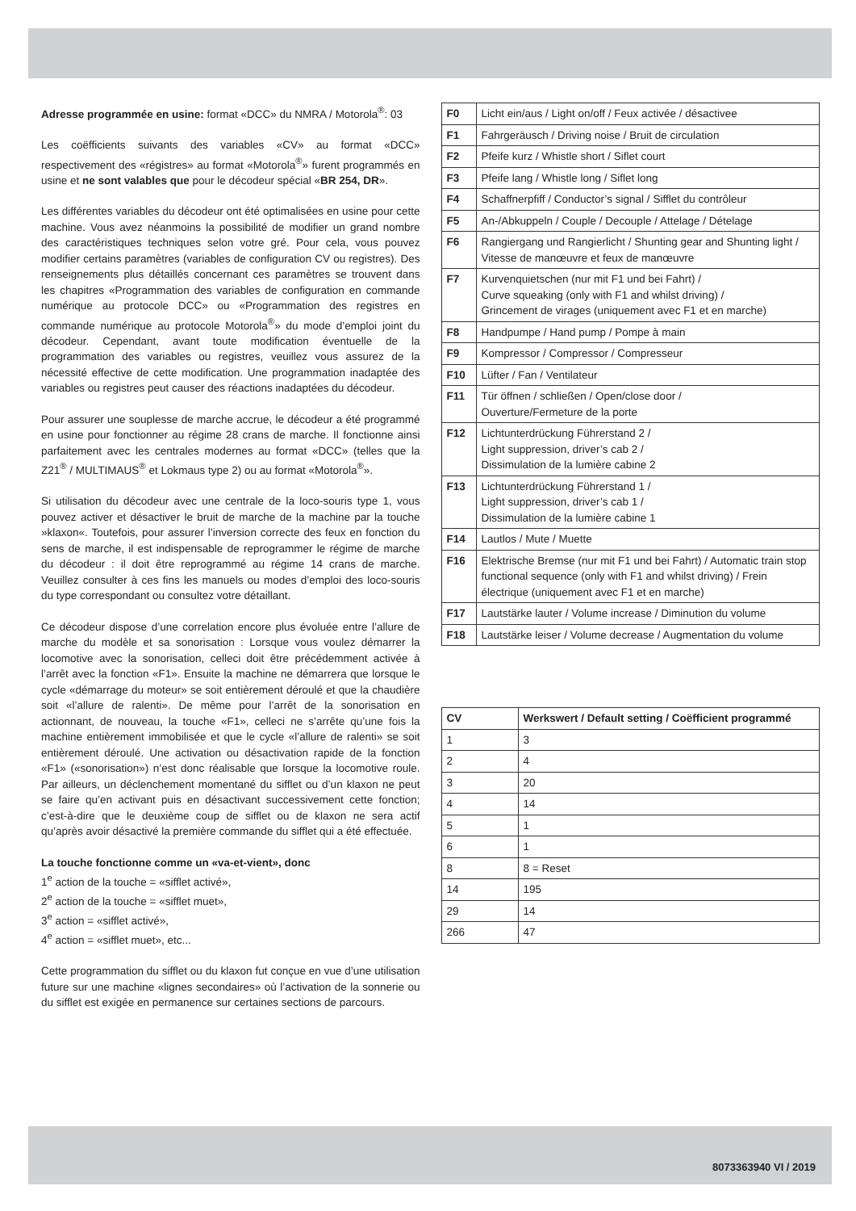Adresse programmée en usine: format «DCC» du NMRA / Motorola<sup>®</sup>: 03
Les coëfficients suivants des variables «CV» au format «DCC» respectivement des «régistres» au format «Motorola<sup>®</sup>» furent programmés en usine et ne sont valables que pour le décodeur spécial «BR 254, DR».
Les différentes variables du décodeur ont été optimalisées en usine pour cette machine. Vous avez néanmoins la possibilité de modifier un grand nombre des caractéristiques techniques selon votre gré. Pour cela, vous pouvez modifier certains paramètres (variables de configuration CV ou registres). Des renseignements plus détaillés concernant ces paramètres se trouvent dans les chapitres «Programmation des variables de configuration en commande numérique au protocole DCC» ou «Programmation des registres en commande numérique au protocole Motorola<sup>®</sup>» du mode d’emploi joint du décodeur. Cependant, avant toute modification éventuelle de la programmation des variables ou registres, veuillez vous assurez de la nécessité effective de cette modification. Une programmation inadaptée des variables ou registres peut causer des réactions inadaptées du décodeur.
Pour assurer une souplesse de marche accrue, le décodeur a été programmé en usine pour fonctionner au régime 28 crans de marche. Il fonctionne ainsi parfaitement avec les centrales modernes au format «DCC» (telles que la Z21<sup>®</sup> / MULTIMAUS<sup>®</sup> et Lokmaus type 2) ou au format «Motorola<sup>®</sup>».
Si utilisation du décodeur avec une centrale de la loco-souris type 1, vous pouvez activer et désactiver le bruit de marche de la machine par la touche »klaxon«. Toutefois, pour assurer l’inversion correcte des feux en fonction du sens de marche, il est indispensable de reprogrammer le régime de marche du décodeur : il doit être reprogrammé au régime 14 crans de marche. Veuillez consulter à ces fins les manuels ou modes d’emploi des loco-souris du type correspondant ou consultez votre détaillant.
Ce décodeur dispose d’une correlation encore plus évoluée entre l’allure de marche du modèle et sa sonorisation : Lorsque vous voulez démarrer la locomotive avec la sonorisation, celleci doit être précédemment activée à l’arrêt avec la fonction «F1». Ensuite la machine ne démarrera que lorsque le cycle «démarrage du moteur» se soit entièrement déroulé et que la chaudière soit «l’allure de ralenti». De même pour l’arrêt de la sonorisation en actionnant, de nouveau, la touche «F1», celleci ne s’arrête qu’une fois la machine entièrement immobilisée et que le cycle «l’allure de ralenti» se soit entièrement déroulé. Une activation ou désactivation rapide de la fonction «F1» («sonorisation») n’est donc réalisable que lorsque la locomotive roule. Par ailleurs, un déclenchement momentané du sifflet ou d’un klaxon ne peut se faire qu’en activant puis en désactivant successivement cette fonction; c’est-à-dire que le deuxième coup de sifflet ou de klaxon ne sera actif qu’après avoir désactivé la première commande du sifflet qui a été effectuée.
La touche fonctionne comme un «va-et-vient», donc
1<sup>e</sup> action de la touche = «sifflet activé»,
2<sup>e</sup> action de la touche = «sifflet muet»,
3<sup>e</sup> action = «sifflet activé»,
4<sup>e</sup> action = «sifflet muet», etc...
Cette programmation du sifflet ou du klaxon fut conçue en vue d’une utilisation future sur une machine «lignes secondaires» où l’activation de la sonnerie ou du sifflet est exigée en permanence sur certaines sections de parcours.
| F0 | Licht ein/aus / Light on/off / Feux activée / désactivee |
| F1 | Fahrgeräusch / Driving noise / Bruit de circulation |
| F2 | Pfeife kurz / Whistle short / Siflet court |
| F3 | Pfeife lang / Whistle long / Siflet long |
| F4 | Schaffnerpfiff / Conductor’s signal / Sifflet du contrôleur |
| F5 | An-/Abkuppeln / Couple / Decouple / Attelage / Dételage |
| F6 | Rangiergang und Rangierlicht / Shunting gear and Shunting light / Vitesse de manœuvre et feux de manœuvre |
| F7 | Kurvenquietschen (nur mit F1 und bei Fahrt) / Curve squeaking (only with F1 and whilst driving) / Grincement de virages (uniquement avec F1 et en marche) |
| F8 | Handpumpe / Hand pump / Pompe à main |
| F9 | Kompressor / Compressor / Compresseur |
| F10 | Lüfter / Fan / Ventilateur |
| F11 | Tür öffnen / schließen / Open/close door / Ouverture/Fermeture de la porte |
| F12 | Lichtunterdrückung Führerstand 2 / Light suppression, driver’s cab 2 / Dissimulation de la lumière cabine 2 |
| F13 | Lichtunterdrückung Führerstand 1 / Light suppression, driver’s cab 1 / Dissimulation de la lumière cabine 1 |
| F14 | Lautlos / Mute / Muette |
| F16 | Elektrische Bremse (nur mit F1 und bei Fahrt) / Automatic train stop functional sequence (only with F1 and whilst driving) / Frein électrique (uniquement avec F1 et en marche) |
| F17 | Lautstärke lauter / Volume increase / Diminution du volume |
| F18 | Lautstärke leiser / Volume decrease / Augmentation du volume |
| CV | Werkswert / Default setting / Coëfficient programmé |
| --- | --- |
| 1 | 3 |
| 2 | 4 |
| 3 | 20 |
| 4 | 14 |
| 5 | 1 |
| 6 | 1 |
| 8 | 8 = Reset |
| 14 | 195 |
| 29 | 14 |
| 266 | 47 |
8073363940 VI / 2019